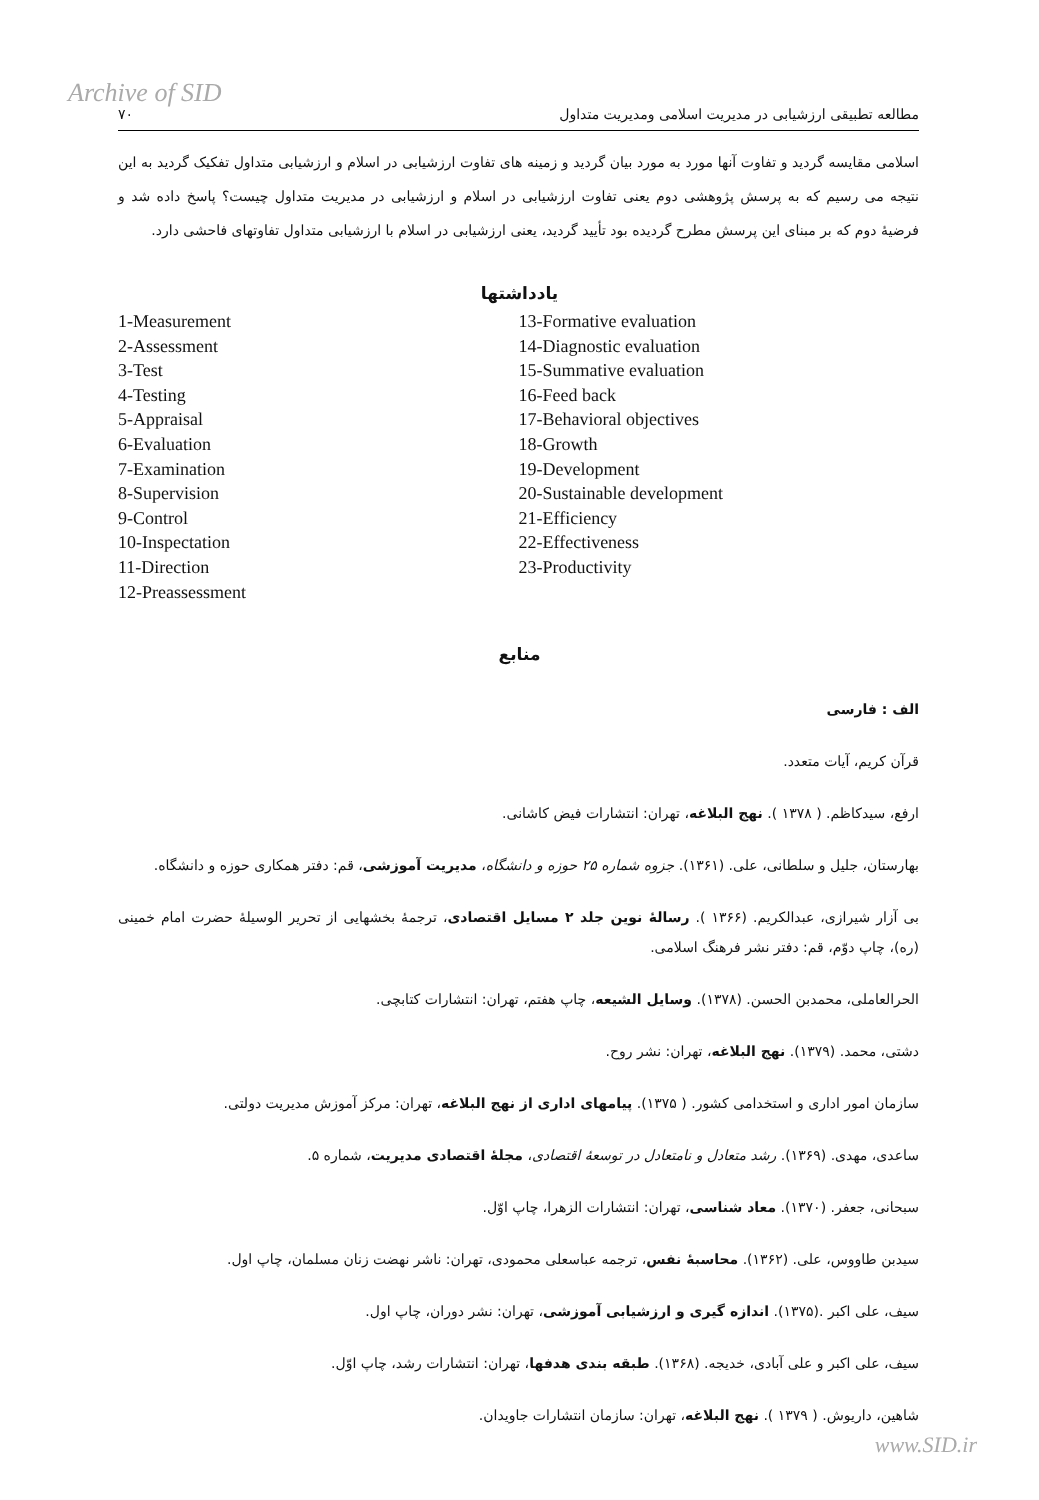Archive of SID
مطالعه تطبیقی ارزشیابی در مدیریت اسلامی ومدیریت متداول ۷۰
اسلامی مقایسه گردید و تفاوت آنها مورد به مورد بیان گردید و زمینه های تفاوت ارزشیابی در اسلام و ارزشیابی متداول تفکیک گردید به این نتیجه می رسیم که به پرسش پژوهشی دوم یعنی تفاوت ارزشیابی در اسلام و ارزشیابی در مدیریت متداول چیست؟ پاسخ داده شد و فرضیهٔ دوم که بر مبنای این پرسش مطرح گردیده بود تأیید گردید، یعنی ارزشیابی در اسلام با ارزشیابی متداول تفاوتهای فاحشی دارد.
یادداشتها
1-Measurement
2-Assessment
3-Test
4-Testing
5-Appraisal
6-Evaluation
7-Examination
8-Supervision
9-Control
10-Inspectation
11-Direction
12-Preassessment
13-Formative evaluation
14-Diagnostic evaluation
15-Summative evaluation
16-Feed back
17-Behavioral objectives
18-Growth
19-Development
20-Sustainable development
21-Efficiency
22-Effectiveness
23-Productivity
منابع
الف : فارسی
قرآن کریم، آیات متعدد.
ارفع، سیدکاظم. ( ۱۳۷۸ ). نهج البلاغه، تهران: انتشارات فیض کاشانی.
بهارستان، جلیل و سلطانی، علی. (۱۳۶۱). جزوه شماره ۲۵ حوزه و دانشگاه، مدیریت آموزشی، قم: دفتر همکاری حوزه و دانشگاه.
بی آزار شیرازی، عبدالکریم. (۱۳۶۶ ). رسالهٔ نوین جلد ۲ مسایل اقتصادی، ترجمهٔ بخشهایی از تحریر الوسیلهٔ حضرت امام خمینی (ره)، چاپ دوّم، قم: دفتر نشر فرهنگ اسلامی.
الحرالعاملی، محمدبن الحسن. (۱۳۷۸). وسایل الشیعه، چاپ هفتم، تهران: انتشارات کتابچی.
دشتی، محمد. (۱۳۷۹). نهج البلاغه، تهران: نشر روح.
سازمان امور اداری و استخدامی کشور. ( ۱۳۷۵). پیامهای اداری از نهج البلاغه، تهران: مرکز آموزش مدیریت دولتی.
ساعدی، مهدی. (۱۳۶۹). رشد متعادل و نامتعادل در توسعهٔ اقتصادی، مجلهٔ اقتصادی مدیریت، شماره ۵.
سبحانی، جعفر. (۱۳۷۰). معاد شناسی، تهران: انتشارات الزهرا، چاپ اوّل.
سیدبن طاووس، علی. (۱۳۶۲). محاسبهٔ نفس، ترجمه عباسعلی محمودی، تهران: ناشر نهضت زنان مسلمان، چاپ اول.
سیف، علی اکبر .(۱۳۷۵). اندازه گیری و ارزشیابی آموزشی، تهران: نشر دوران، چاپ اول.
سیف، علی اکبر و علی آبادی، خدیجه. (۱۳۶۸). طبقه بندی هدفها، تهران: انتشارات رشد، چاپ اوّل.
شاهین، داریوش. ( ۱۳۷۹ ). نهج البلاغه، تهران: سازمان انتشارات جاویدان.
www.SID.ir